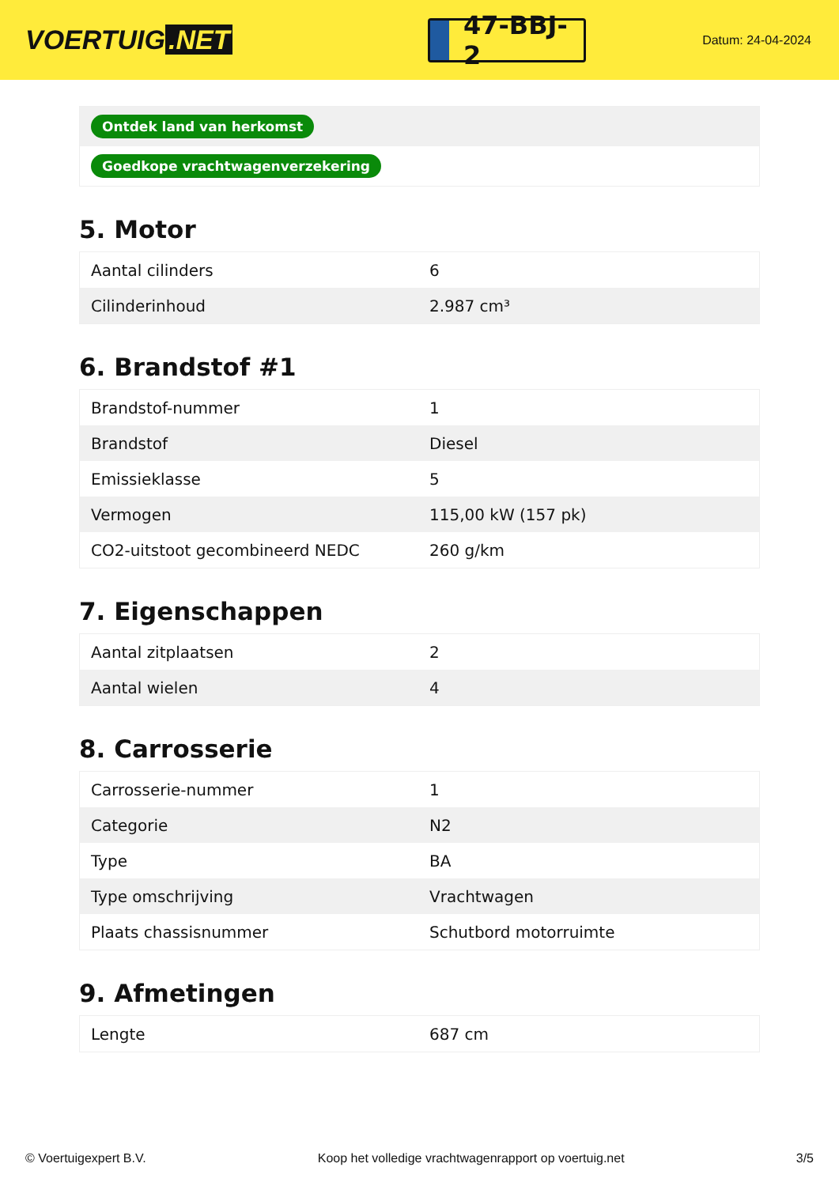VOERTUIG.NET
47-BBJ-2
Datum: 24-04-2024
Ontdek land van herkomst
Goedkope vrachtwagenverzekering
5. Motor
| Aantal cilinders | 6 |
| Cilinderinhoud | 2.987 cm³ |
6. Brandstof #1
| Brandstof-nummer | 1 |
| Brandstof | Diesel |
| Emissieklasse | 5 |
| Vermogen | 115,00 kW (157 pk) |
| CO2-uitstoot gecombineerd NEDC | 260 g/km |
7. Eigenschappen
| Aantal zitplaatsen | 2 |
| Aantal wielen | 4 |
8. Carrosserie
| Carrosserie-nummer | 1 |
| Categorie | N2 |
| Type | BA |
| Type omschrijving | Vrachtwagen |
| Plaats chassisnummer | Schutbord motorruimte |
9. Afmetingen
| Lengte | 687 cm |
© Voertuigexpert B.V. Koop het volledige vrachtwagenrapport op voertuig.net 3/5